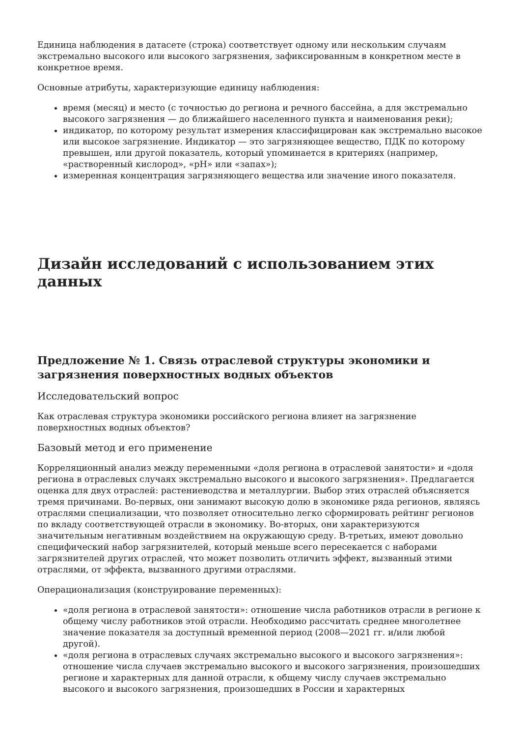Единица наблюдения в датасете (строка) соответствует одному или нескольким случаям экстремально высокого или высокого загрязнения, зафиксированным в конкретном месте в конкретное время.
Основные атрибуты, характеризующие единицу наблюдения:
время (месяц) и место (с точностью до региона и речного бассейна, а для экстремально высокого загрязнения — до ближайшего населенного пункта и наименования реки);
индикатор, по которому результат измерения классифицирован как экстремально высокое или высокое загрязнение. Индикатор — это загрязняющее вещество, ПДК по которому превышен, или другой показатель, который упоминается в критериях (например, «растворенный кислород», «pH» или «запах»);
измеренная концентрация загрязняющего вещества или значение иного показателя.
Дизайн исследований с использованием этих данных
Предложение № 1. Связь отраслевой структуры экономики и загрязнения поверхностных водных объектов
Исследовательский вопрос
Как отраслевая структура экономики российского региона влияет на загрязнение поверхностных водных объектов?
Базовый метод и его применение
Корреляционный анализ между переменными «доля региона в отраслевой занятости» и «доля региона в отраслевых случаях экстремально высокого и высокого загрязнения». Предлагается оценка для двух отраслей: растениеводства и металлургии. Выбор этих отраслей объясняется тремя причинами. Во-первых, они занимают высокую долю в экономике ряда регионов, являясь отраслями специализации, что позволяет относительно легко сформировать рейтинг регионов по вкладу соответствующей отрасли в экономику. Во-вторых, они характеризуются значительным негативным воздействием на окружающую среду. В-третьих, имеют довольно специфический набор загрязнителей, который меньше всего пересекается с наборами загрязнителей других отраслей, что может позволить отличить эффект, вызванный этими отраслями, от эффекта, вызванного другими отраслями.
Операционализация (конструирование переменных):
«доля региона в отраслевой занятости»: отношение числа работников отрасли в регионе к общему числу работников этой отрасли. Необходимо рассчитать среднее многолетнее значение показателя за доступный временной период (2008—2021 гг. и/или любой другой).
«доля региона в отраслевых случаях экстремально высокого и высокого загрязнения»: отношение числа случаев экстремально высокого и высокого загрязнения, произошедших регионе и характерных для данной отрасли, к общему числу случаев экстремально высокого и высокого загрязнения, произошедших в России и характерных